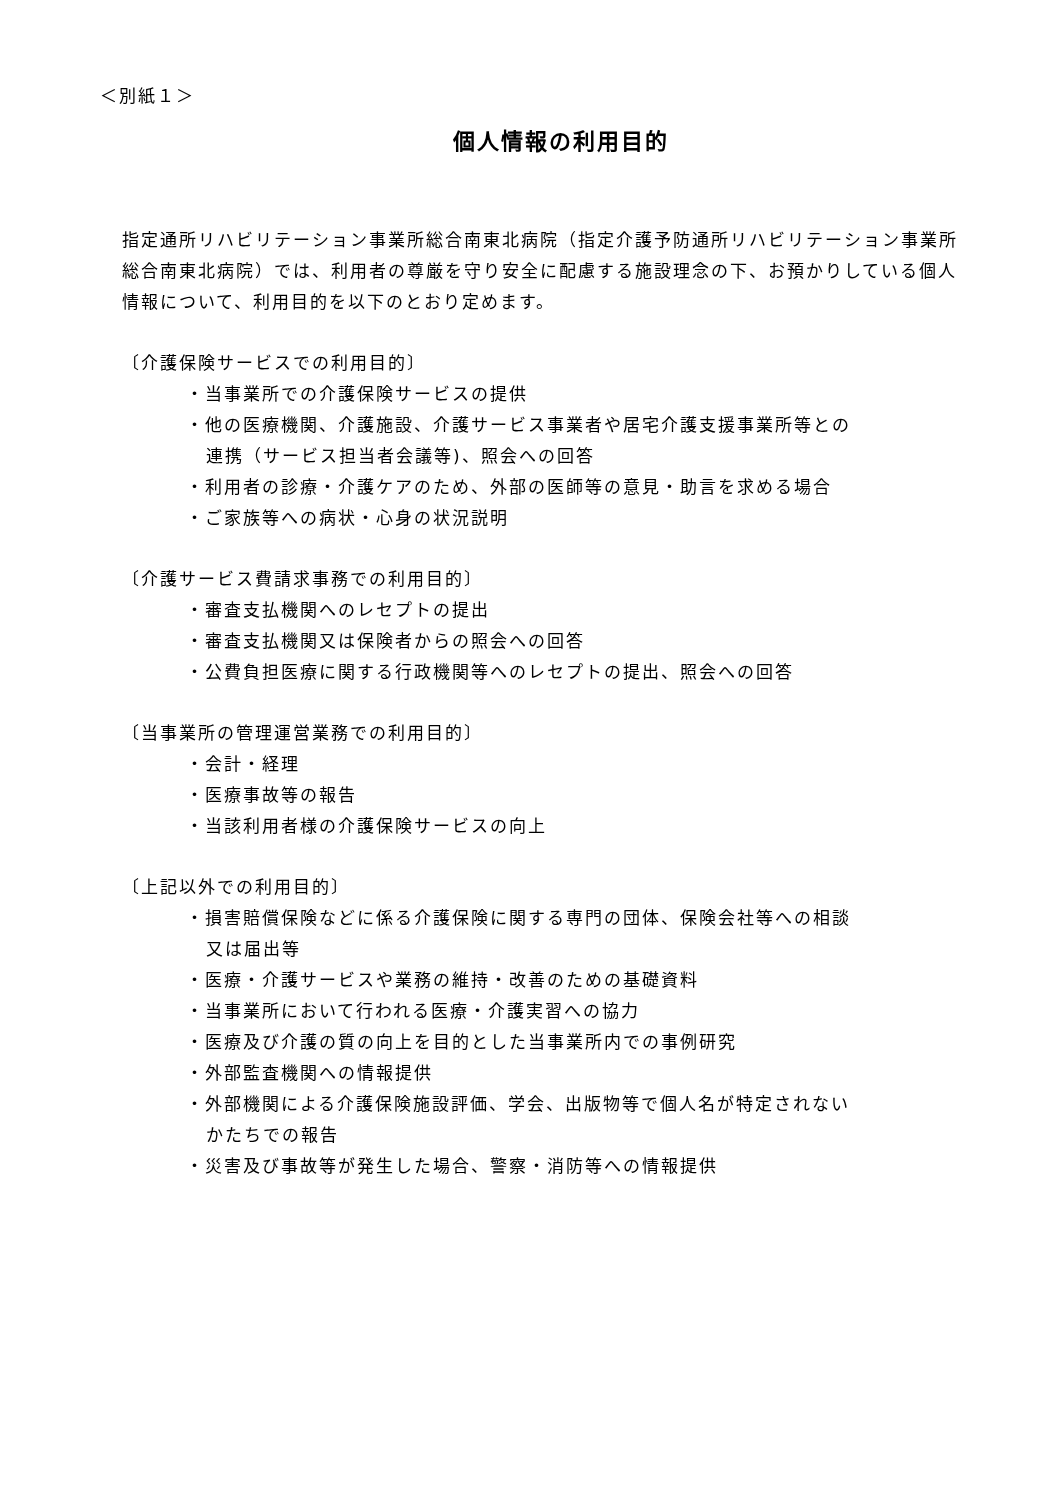＜別紙１＞
個人情報の利用目的
指定通所リハビリテーション事業所総合南東北病院（指定介護予防通所リハビリテーション事業所総合南東北病院）では、利用者の尊厳を守り安全に配慮する施設理念の下、お預かりしている個人情報について、利用目的を以下のとおり定めます。
〔介護保険サービスでの利用目的〕
・当事業所での介護保険サービスの提供
・他の医療機関、介護施設、介護サービス事業者や居宅介護支援事業所等との
連携（サービス担当者会議等)、照会への回答
・利用者の診療・介護ケアのため、外部の医師等の意見・助言を求める場合
・ご家族等への病状・心身の状況説明
〔介護サービス費請求事務での利用目的〕
・審査支払機関へのレセプトの提出
・審査支払機関又は保険者からの照会への回答
・公費負担医療に関する行政機関等へのレセプトの提出、照会への回答
〔当事業所の管理運営業務での利用目的〕
・会計・経理
・医療事故等の報告
・当該利用者様の介護保険サービスの向上
〔上記以外での利用目的〕
・損害賠償保険などに係る介護保険に関する専門の団体、保険会社等への相談
又は届出等
・医療・介護サービスや業務の維持・改善のための基礎資料
・当事業所において行われる医療・介護実習への協力
・医療及び介護の質の向上を目的とした当事業所内での事例研究
・外部監査機関への情報提供
・外部機関による介護保険施設評価、学会、出版物等で個人名が特定されない
かたちでの報告
・災害及び事故等が発生した場合、警察・消防等への情報提供